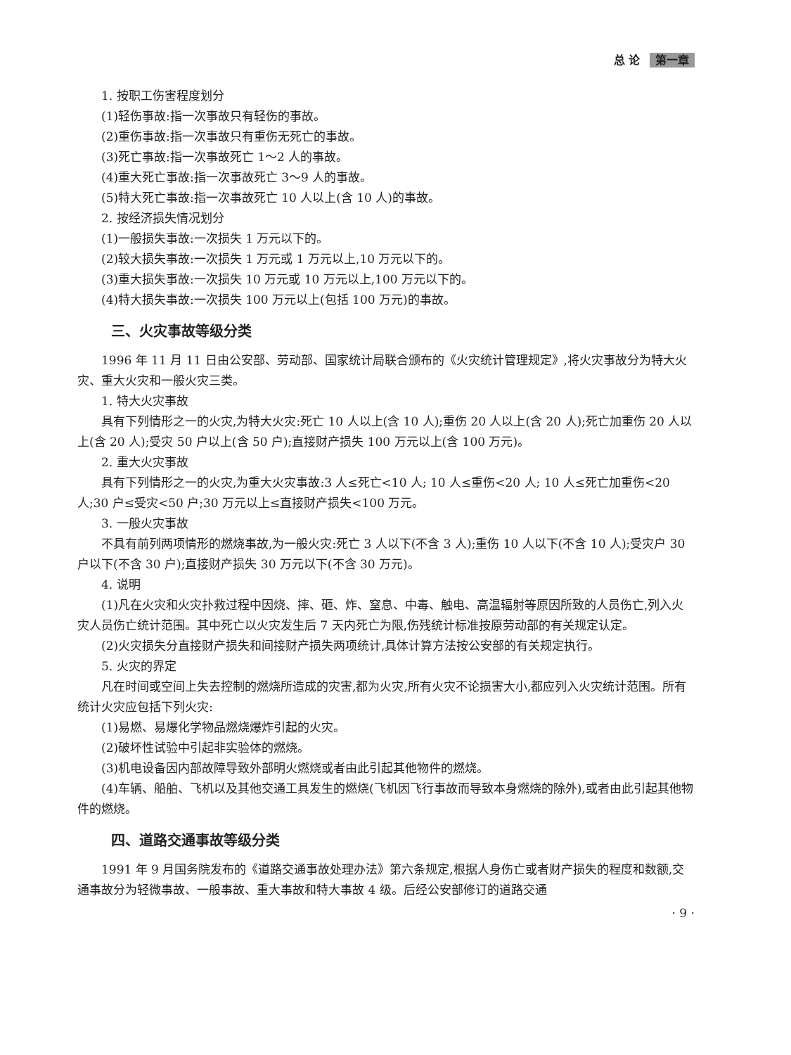总 论 第一章
1. 按职工伤害程度划分
(1)轻伤事故:指一次事故只有轻伤的事故。
(2)重伤事故:指一次事故只有重伤无死亡的事故。
(3)死亡事故:指一次事故死亡 1～2 人的事故。
(4)重大死亡事故:指一次事故死亡 3～9 人的事故。
(5)特大死亡事故:指一次事故死亡 10 人以上(含 10 人)的事故。
2. 按经济损失情况划分
(1)一般损失事故:一次损失 1 万元以下的。
(2)较大损失事故:一次损失 1 万元或 1 万元以上,10 万元以下的。
(3)重大损失事故:一次损失 10 万元或 10 万元以上,100 万元以下的。
(4)特大损失事故:一次损失 100 万元以上(包括 100 万元)的事故。
三、火灾事故等级分类
1996 年 11 月 11 日由公安部、劳动部、国家统计局联合颁布的《火灾统计管理规定》,将火灾事故分为特大火灾、重大火灾和一般火灾三类。
1. 特大火灾事故
具有下列情形之一的火灾,为特大火灾:死亡 10 人以上(含 10 人);重伤 20 人以上(含 20 人);死亡加重伤 20 人以上(含 20 人);受灾 50 户以上(含 50 户);直接财产损失 100 万元以上(含 100 万元)。
2. 重大火灾事故
具有下列情形之一的火灾,为重大火灾事故:3 人≤死亡<10 人; 10 人≤重伤<20 人; 10 人≤死亡加重伤<20 人;30 户≤受灾<50 户;30 万元以上≤直接财产损失<100 万元。
3. 一般火灾事故
不具有前列两项情形的燃烧事故,为一般火灾:死亡 3 人以下(不含 3 人);重伤 10 人以下(不含 10 人);受灾户 30 户以下(不含 30 户);直接财产损失 30 万元以下(不含 30 万元)。
4. 说明
(1)凡在火灾和火灾扑救过程中因烧、摔、砸、炸、窒息、中毒、触电、高温辐射等原因所致的人员伤亡,列入火灾人员伤亡统计范围。其中死亡以火灾发生后 7 天内死亡为限,伤残统计标准按原劳动部的有关规定认定。
(2)火灾损失分直接财产损失和间接财产损失两项统计,具体计算方法按公安部的有关规定执行。
5. 火灾的界定
凡在时间或空间上失去控制的燃烧所造成的灾害,都为火灾,所有火灾不论损害大小,都应列入火灾统计范围。所有统计火灾应包括下列火灾:
(1)易燃、易爆化学物品燃烧爆炸引起的火灾。
(2)破坏性试验中引起非实验体的燃烧。
(3)机电设备因内部故障导致外部明火燃烧或者由此引起其他物件的燃烧。
(4)车辆、船舶、飞机以及其他交通工具发生的燃烧(飞机因飞行事故而导致本身燃烧的除外),或者由此引起其他物件的燃烧。
四、道路交通事故等级分类
1991 年 9 月国务院发布的《道路交通事故处理办法》第六条规定,根据人身伤亡或者财产损失的程度和数额,交通事故分为轻微事故、一般事故、重大事故和特大事故 4 级。后经公安部修订的道路交通
· 9 ·